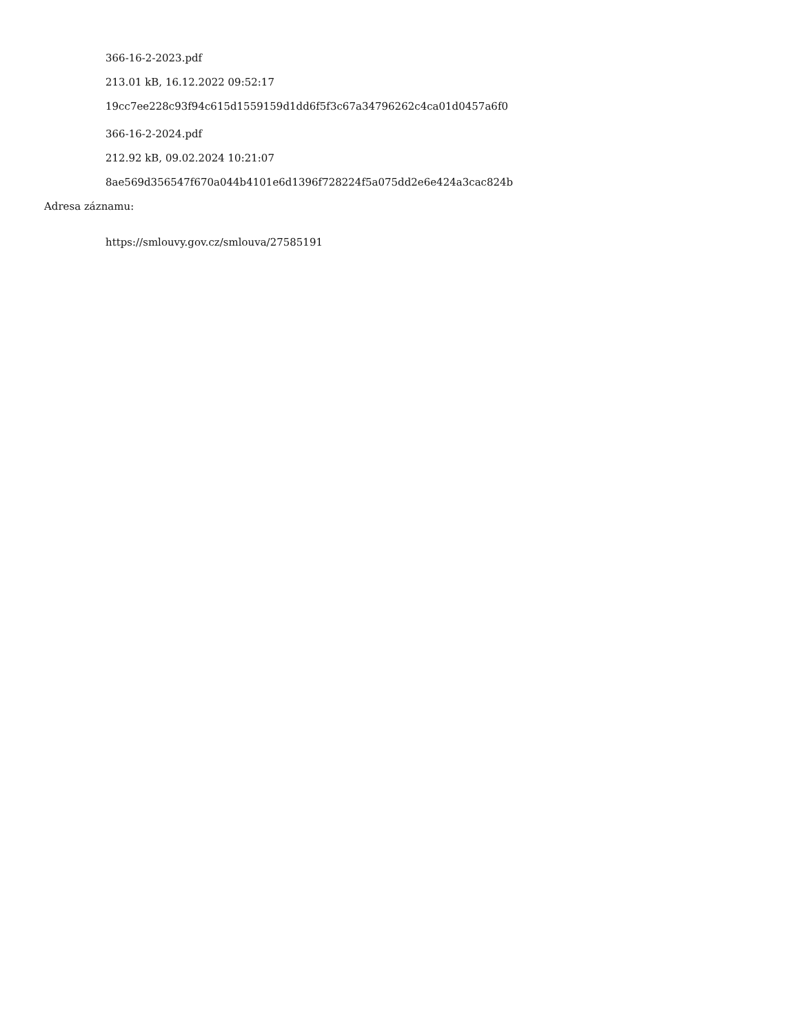366-16-2-2023.pdf
213.01 kB, 16.12.2022 09:52:17
19cc7ee228c93f94c615d1559159d1dd6f5f3c67a34796262c4ca01d0457a6f0
366-16-2-2024.pdf
212.92 kB, 09.02.2024 10:21:07
8ae569d356547f670a044b4101e6d1396f728224f5a075dd2e6e424a3cac824b
Adresa záznamu:
https://smlouvy.gov.cz/smlouva/27585191